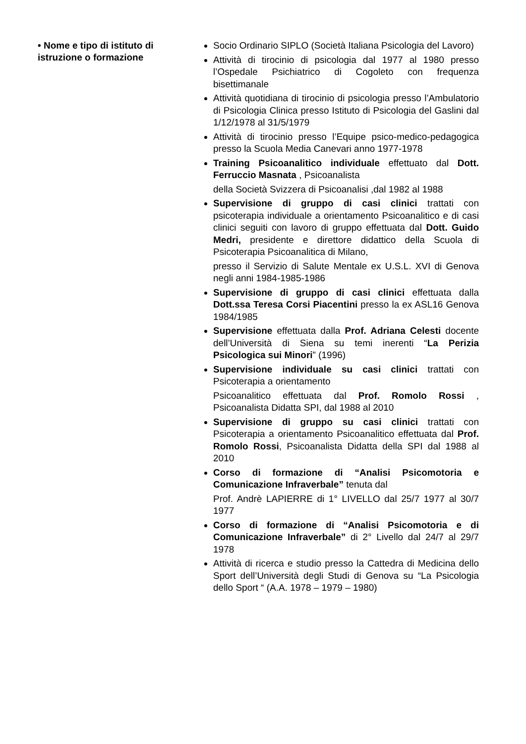• Nome e tipo di istituto di istruzione o formazione
Socio Ordinario SIPLO (Società Italiana Psicologia del Lavoro)
Attività di tirocinio di psicologia dal 1977 al 1980 presso l’Ospedale Psichiatrico di Cogoleto con frequenza bisettimanale
Attività quotidiana di tirocinio di psicologia presso l’Ambulatorio di Psicologia Clinica presso Istituto di Psicologia del Gaslini dal 1/12/1978 al 31/5/1979
Attività di tirocinio presso l’Equipe psico-medico-pedagogica presso la Scuola Media Canevari anno 1977-1978
Training Psicoanalitico individuale effettuato dal Dott. Ferruccio Masnata , Psicoanalista
della Società Svizzera di Psicoanalisi ,dal 1982 al 1988
Supervisione di gruppo di casi clinici trattati con psicoterapia individuale a orientamento Psicoanalitico e di casi clinici seguiti con lavoro di gruppo effettuata dal Dott. Guido Medri, presidente e direttore didattico della Scuola di Psicoterapia Psicoanalitica di Milano,
presso il Servizio di Salute Mentale ex U.S.L. XVI di Genova negli anni 1984-1985-1986
Supervisione di gruppo di casi clinici effettuata dalla Dott.ssa Teresa Corsi Piacentini presso la ex ASL16 Genova 1984/1985
Supervisione effettuata dalla Prof. Adriana Celesti docente dell’Università di Siena su temi inerenti “La Perizia Psicologica sui Minori” (1996)
Supervisione individuale su casi clinici trattati con Psicoterapia a orientamento
Psicoanalitico effettuata dal Prof. Romolo Rossi , Psicoanalista Didatta SPI, dal 1988 al 2010
Supervisione di gruppo su casi clinici trattati con Psicoterapia a orientamento Psicoanalitico effettuata dal Prof. Romolo Rossi, Psicoanalista Didatta della SPI dal 1988 al 2010
Corso di formazione di “Analisi Psicomotoria e Comunicazione Infraverbale” tenuta dal
Prof. Andrè LAPIERRE di 1° LIVELLO dal 25/7 1977 al 30/7 1977
Corso di formazione di “Analisi Psicomotoria e di Comunicazione Infraverbale” di 2° Livello dal 24/7 al 29/7 1978
Attività di ricerca e studio presso la Cattedra di Medicina dello Sport dell’Università degli Studi di Genova su “La Psicologia dello Sport “ (A.A. 1978 – 1979 – 1980)